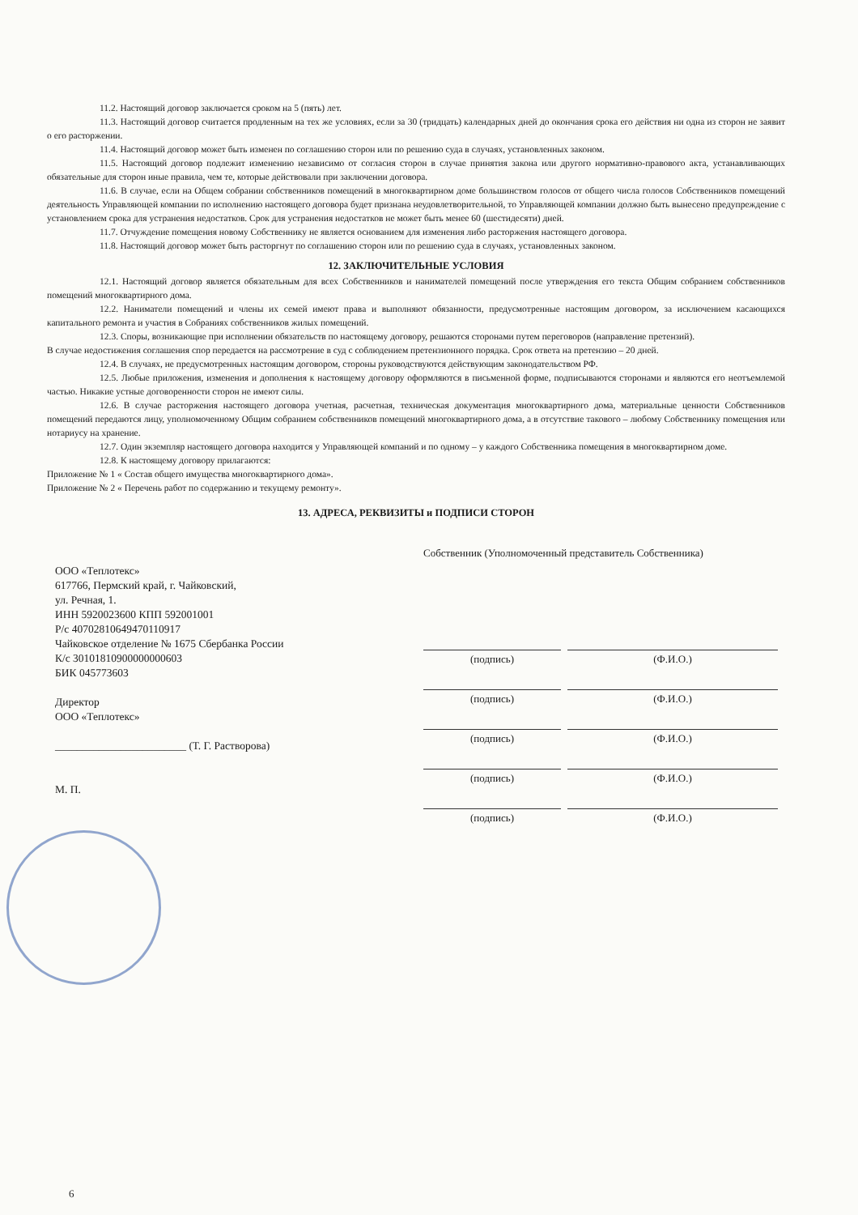11.2. Настоящий договор заключается сроком на 5 (пять) лет.
11.3. Настоящий договор считается продленным на тех же условиях, если за 30 (тридцать) календарных дней до окончания срока его действия ни одна из сторон не заявит о его расторжении.
11.4. Настоящий договор может быть изменен по соглашению сторон или по решению суда в случаях, установленных законом.
11.5. Настоящий договор подлежит изменению независимо от согласия сторон в случае принятия закона или другого нормативно-правового акта, устанавливающих обязательные для сторон иные правила, чем те, которые действовали при заключении договора.
11.6. В случае, если на Общем собрании собственников помещений в многоквартирном доме большинством голосов от общего числа голосов Собственников помещений деятельность Управляющей компании по исполнению настоящего договора будет признана неудовлетворительной, то Управляющей компании должно быть вынесено предупреждение с установлением срока для устранения недостатков. Срок для устранения недостатков не может быть менее 60 (шестидесяти) дней.
11.7. Отчуждение помещения новому Собственнику не является основанием для изменения либо расторжения настоящего договора.
11.8. Настоящий договор может быть расторгнут по соглашению сторон или по решению суда в случаях, установленных законом.
12. ЗАКЛЮЧИТЕЛЬНЫЕ УСЛОВИЯ
12.1. Настоящий договор является обязательным для всех Собственников и нанимателей помещений после утверждения его текста Общим собранием собственников помещений многоквартирного дома.
12.2. Наниматели помещений и члены их семей имеют права и выполняют обязанности, предусмотренные настоящим договором, за исключением касающихся капитального ремонта и участия в Собраниях собственников жилых помещений.
12.3. Споры, возникающие при исполнении обязательств по настоящему договору, решаются сторонами путем переговоров (направление претензий).
В случае недостижения соглашения спор передается на рассмотрение в суд с соблюдением претензионного порядка. Срок ответа на претензию – 20 дней.
12.4. В случаях, не предусмотренных настоящим договором, стороны руководствуются действующим законодательством РФ.
12.5. Любые приложения, изменения и дополнения к настоящему договору оформляются в письменной форме, подписываются сторонами и являются его неотъемлемой частью. Никакие устные договоренности сторон не имеют силы.
12.6. В случае расторжения настоящего договора учетная, расчетная, техническая документация многоквартирного дома, материальные ценности Собственников помещений передаются лицу, уполномоченному Общим собранием собственников помещений многоквартирного дома, а в отсутствие такового – любому Собственнику помещения или нотариусу на хранение.
12.7. Один экземпляр настоящего договора находится у Управляющей компаний и по одному – у каждого Собственника помещения в многоквартирном доме.
12.8. К настоящему договору прилагаются:
Приложение № 1 « Состав общего имущества многоквартирного дома».
Приложение № 2 « Перечень работ по содержанию и текущему ремонту».
13. АДРЕСА, РЕКВИЗИТЫ и ПОДПИСИ СТОРОН
ООО «Теплотекс»
617766, Пермский край, г. Чайковский,
ул. Речная, 1.
ИНН 5920023600 КПП 592001001
Р/с 40702810649470110917
Чайковское отделение № 1675 Сбербанка России
К/с 30101810900000000603
БИК 045773603
Директор
ООО «Теплотекс»
________________________ (Т. Г. Растворова)
М. П.
Собственник (Уполномоченный представитель Собственника)
(подпись) (Ф.И.О.)
(подпись) (Ф.И.О.)
(подпись) (Ф.И.О.)
(подпись) (Ф.И.О.)
(подпись) (Ф.И.О.)
6